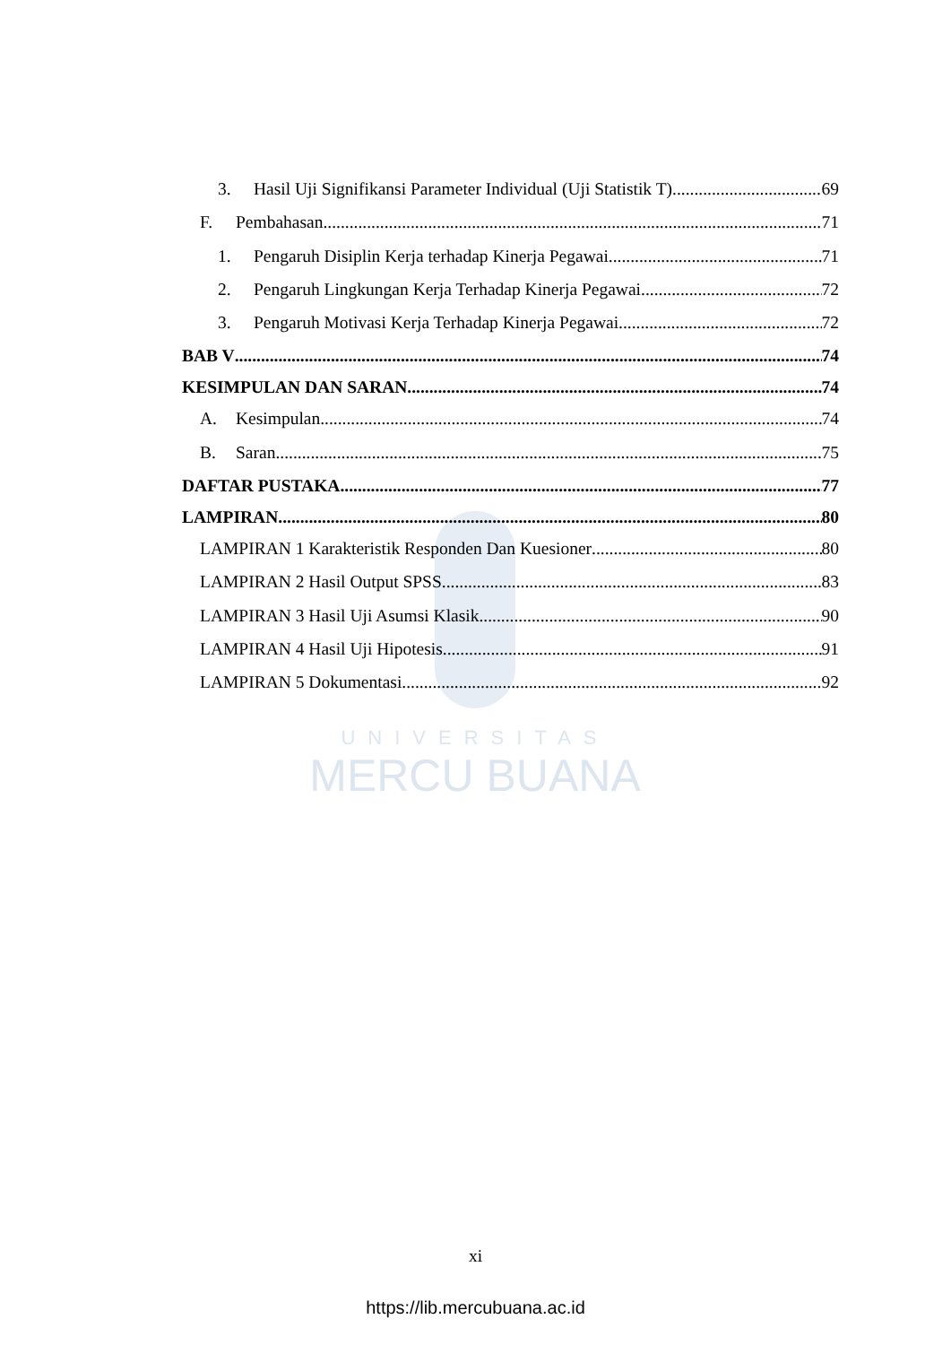UNIVERSITAS
MERCU BUANA
3. Hasil Uji Signifikansi Parameter Individual (Uji Statistik T) 69
F. Pembahasan 71
1. Pengaruh Disiplin Kerja terhadap Kinerja Pegawai 71
2. Pengaruh Lingkungan Kerja Terhadap Kinerja Pegawai 72
3. Pengaruh Motivasi Kerja Terhadap Kinerja Pegawai 72
BAB V 74
KESIMPULAN DAN SARAN 74
A. Kesimpulan 74
B. Saran 75
DAFTAR PUSTAKA 77
LAMPIRAN 80
LAMPIRAN 1 Karakteristik Responden Dan Kuesioner 80
LAMPIRAN 2 Hasil Output SPSS 83
LAMPIRAN 3 Hasil Uji Asumsi Klasik 90
LAMPIRAN 4 Hasil Uji Hipotesis 91
LAMPIRAN 5 Dokumentasi 92
xi
https://lib.mercubuana.ac.id